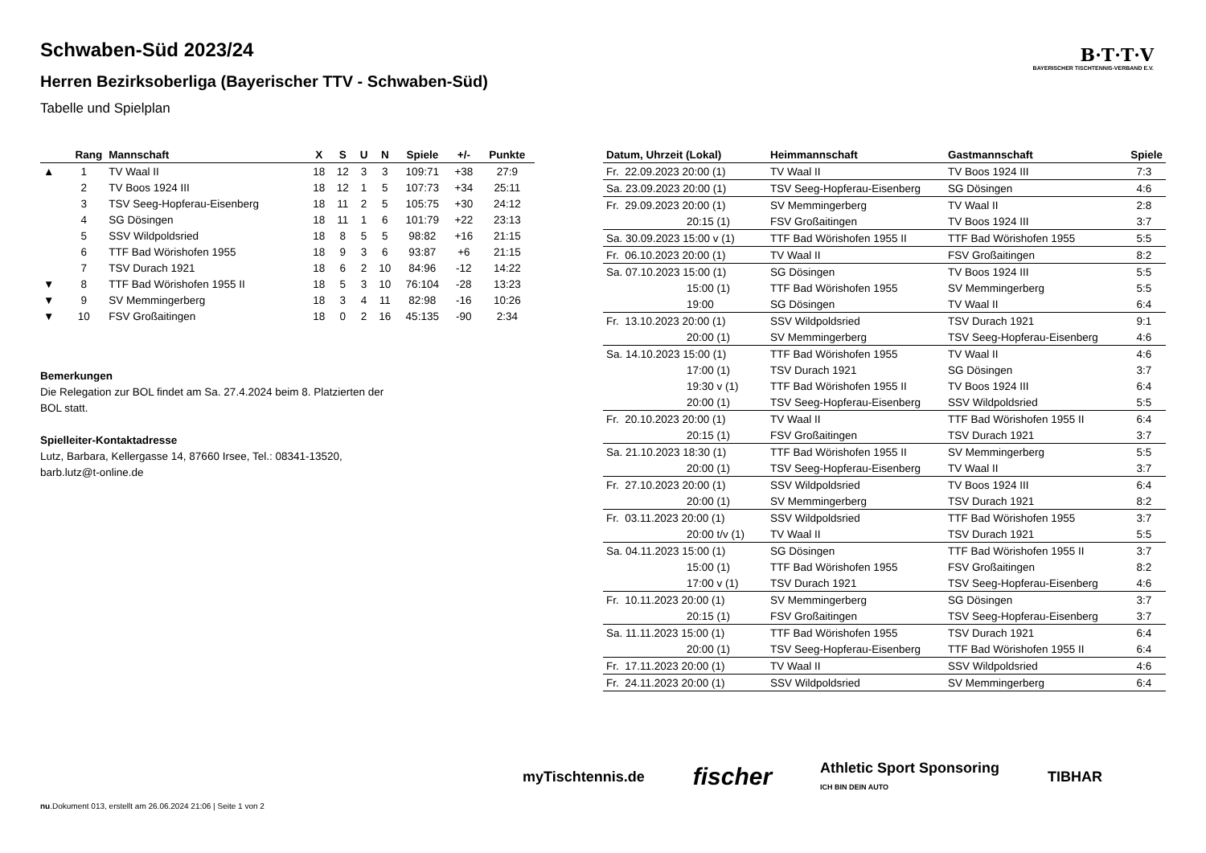B·T·T·V
BAYERISCHER TISCHTENNIS-VERBAND E.V.
Schwaben-Süd 2023/24
Herren Bezirksoberliga (Bayerischer TTV - Schwaben-Süd)
Tabelle und Spielplan
| | Rang | Mannschaft | X | S | U | N | Spiele | +/- | Punkte |
| --- | --- | --- | --- | --- | --- | --- | --- | --- | --- |
| ▲ | 1 | TV Waal II | 18 | 12 | 3 | 3 | 109:71 | +38 | 27:9 |
| | 2 | TV Boos 1924 III | 18 | 12 | 1 | 5 | 107:73 | +34 | 25:11 |
| | 3 | TSV Seeg-Hopferau-Eisenberg | 18 | 11 | 2 | 5 | 105:75 | +30 | 24:12 |
| | 4 | SG Dösingen | 18 | 11 | 1 | 6 | 101:79 | +22 | 23:13 |
| | 5 | SSV Wildpoldsried | 18 | 8 | 5 | 5 | 98:82 | +16 | 21:15 |
| | 6 | TTF Bad Wörishofen 1955 | 18 | 9 | 3 | 6 | 93:87 | +6 | 21:15 |
| | 7 | TSV Durach 1921 | 18 | 6 | 2 | 10 | 84:96 | -12 | 14:22 |
| ▼ | 8 | TTF Bad Wörishofen 1955 II | 18 | 5 | 3 | 10 | 76:104 | -28 | 13:23 |
| ▼ | 9 | SV Memmingerberg | 18 | 3 | 4 | 11 | 82:98 | -16 | 10:26 |
| ▼ | 10 | FSV Großaitingen | 18 | 0 | 2 | 16 | 45:135 | -90 | 2:34 |
Bemerkungen
Die Relegation zur BOL findet am Sa. 27.4.2024 beim 8. Platzierten der BOL statt.
Spielleiter-Kontaktadresse
Lutz, Barbara, Kellergasse 14, 87660 Irsee, Tel.: 08341-13520, barb.lutz@t-online.de
| Datum, Uhrzeit (Lokal) | Heimmannschaft | Gastmannschaft | Spiele |
| --- | --- | --- | --- |
| Fr. 22.09.2023 20:00 (1) | TV Waal II | TV Boos 1924 III | 7:3 |
| Sa. 23.09.2023 20:00 (1) | TSV Seeg-Hopferau-Eisenberg | SG Dösingen | 4:6 |
| Fr. 29.09.2023 20:00 (1) | SV Memmingerberg | TV Waal II | 2:8 |
| 20:15 (1) | FSV Großaitingen | TV Boos 1924 III | 3:7 |
| Sa. 30.09.2023 15:00 v (1) | TTF Bad Wörishofen 1955 II | TTF Bad Wörishofen 1955 | 5:5 |
| Fr. 06.10.2023 20:00 (1) | TV Waal II | FSV Großaitingen | 8:2 |
| Sa. 07.10.2023 15:00 (1) | SG Dösingen | TV Boos 1924 III | 5:5 |
| 15:00 (1) | TTF Bad Wörishofen 1955 | SV Memmingerberg | 5:5 |
| 19:00 | SG Dösingen | TV Waal II | 6:4 |
| Fr. 13.10.2023 20:00 (1) | SSV Wildpoldsried | TSV Durach 1921 | 9:1 |
| 20:00 (1) | SV Memmingerberg | TSV Seeg-Hopferau-Eisenberg | 4:6 |
| Sa. 14.10.2023 15:00 (1) | TTF Bad Wörishofen 1955 | TV Waal II | 4:6 |
| 17:00 (1) | TSV Durach 1921 | SG Dösingen | 3:7 |
| 19:30 v (1) | TTF Bad Wörishofen 1955 II | TV Boos 1924 III | 6:4 |
| 20:00 (1) | TSV Seeg-Hopferau-Eisenberg | SSV Wildpoldsried | 5:5 |
| Fr. 20.10.2023 20:00 (1) | TV Waal II | TTF Bad Wörishofen 1955 II | 6:4 |
| 20:15 (1) | FSV Großaitingen | TSV Durach 1921 | 3:7 |
| Sa. 21.10.2023 18:30 (1) | TTF Bad Wörishofen 1955 II | SV Memmingerberg | 5:5 |
| 20:00 (1) | TSV Seeg-Hopferau-Eisenberg | TV Waal II | 3:7 |
| Fr. 27.10.2023 20:00 (1) | SSV Wildpoldsried | TV Boos 1924 III | 6:4 |
| 20:00 (1) | SV Memmingerberg | TSV Durach 1921 | 8:2 |
| Fr. 03.11.2023 20:00 (1) | SSV Wildpoldsried | TTF Bad Wörishofen 1955 | 3:7 |
| 20:00 t/v (1) | TV Waal II | TSV Durach 1921 | 5:5 |
| Sa. 04.11.2023 15:00 (1) | SG Dösingen | TTF Bad Wörishofen 1955 II | 3:7 |
| 15:00 (1) | TTF Bad Wörishofen 1955 | FSV Großaitingen | 8:2 |
| 17:00 v (1) | TSV Durach 1921 | TSV Seeg-Hopferau-Eisenberg | 4:6 |
| Fr. 10.11.2023 20:00 (1) | SV Memmingerberg | SG Dösingen | 3:7 |
| 20:15 (1) | FSV Großaitingen | TSV Seeg-Hopferau-Eisenberg | 3:7 |
| Sa. 11.11.2023 15:00 (1) | TTF Bad Wörishofen 1955 | TSV Durach 1921 | 6:4 |
| 20:00 (1) | TSV Seeg-Hopferau-Eisenberg | TTF Bad Wörishofen 1955 II | 6:4 |
| Fr. 17.11.2023 20:00 (1) | TV Waal II | SSV Wildpoldsried | 4:6 |
| Fr. 24.11.2023 20:00 (1) | SSV Wildpoldsried | SV Memmingerberg | 6:4 |
myTischtennis.de fischer Athletic Sport Sponsoring
ICH BIN DEIN AUTO TIBHAR
nu.Dokument 013, erstellt am 26.06.2024 21:06 | Seite 1 von 2